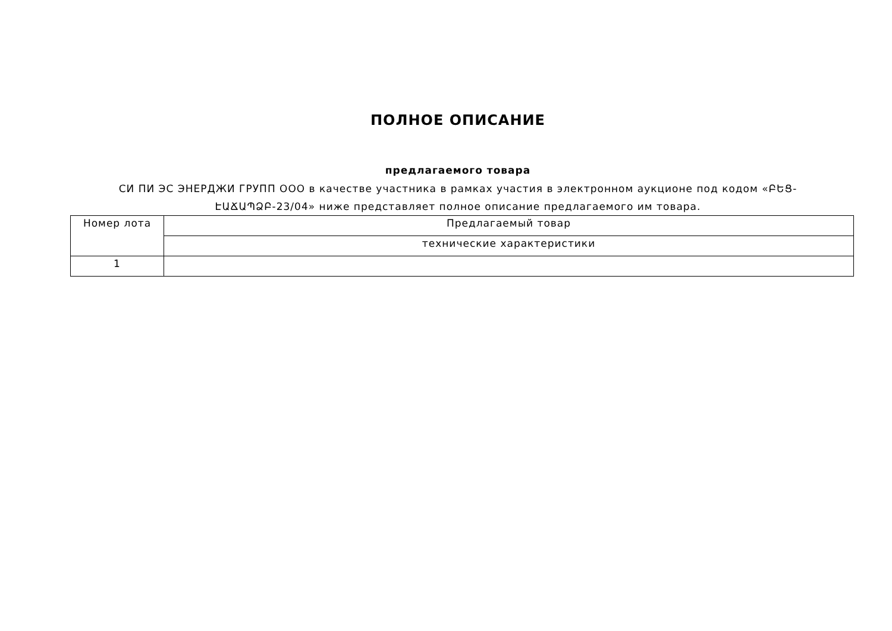ПОЛНОЕ ОПИСАНИЕ
предлагаемого товара
СИ ПИ ЭС ЭНЕРДЖИ ГРУПП ООО в качестве участника в рамках участия в электронном аукционе под кодом «ԲԵՑ-ԷԱՃԱՊՁԲ-23/04» ниже представляет полное описание предлагаемого им товара.
| Номер лота | Предлагаемый товар |
| --- | --- |
| | технические характеристики |
| 1 | |